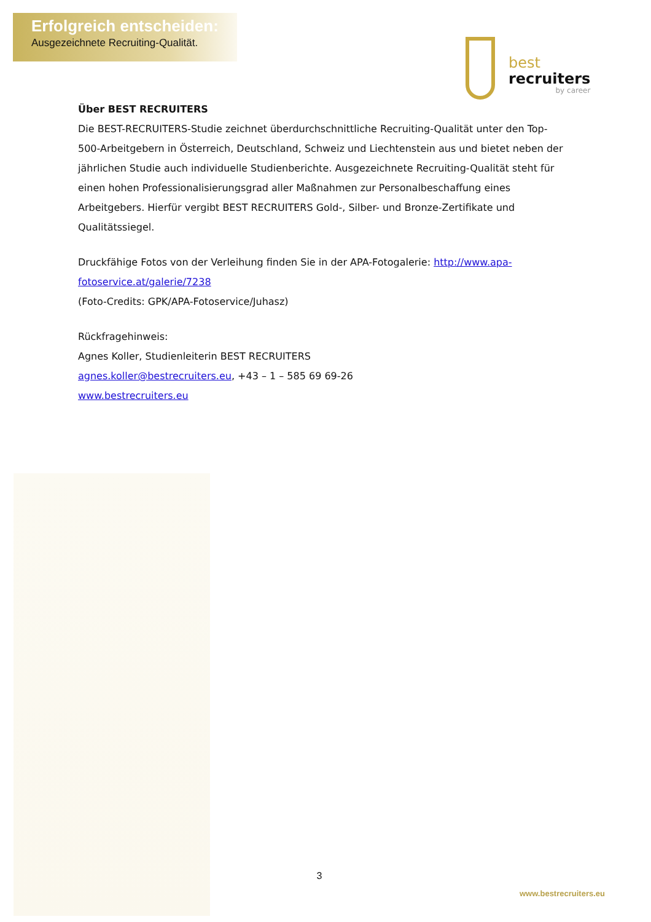Erfolgreich entscheiden:
Ausgezeichnete Recruiting-Qualität.
best
recruiters
by career
Über BEST RECRUITERS
Die BEST-RECRUITERS-Studie zeichnet überdurchschnittliche Recruiting-Qualität unter den Top-500-Arbeitgebern in Österreich, Deutschland, Schweiz und Liechtenstein aus und bietet neben der jährlichen Studie auch individuelle Studienberichte. Ausgezeichnete Recruiting-Qualität steht für einen hohen Professionalisierungsgrad aller Maßnahmen zur Personalbeschaffung eines Arbeitgebers. Hierfür vergibt BEST RECRUITERS Gold-, Silber- und Bronze-Zertifikate und Qualitätssiegel.
Druckfähige Fotos von der Verleihung finden Sie in der APA-Fotogalerie: http://www.apa-fotoservice.at/galerie/7238
(Foto-Credits: GPK/APA-Fotoservice/Juhasz)
Rückfragehinweis:
Agnes Koller, Studienleiterin BEST RECRUITERS
agnes.koller@bestrecruiters.eu, +43 – 1 – 585 69 69-26
www.bestrecruiters.eu
3
www.bestrecruiters.eu